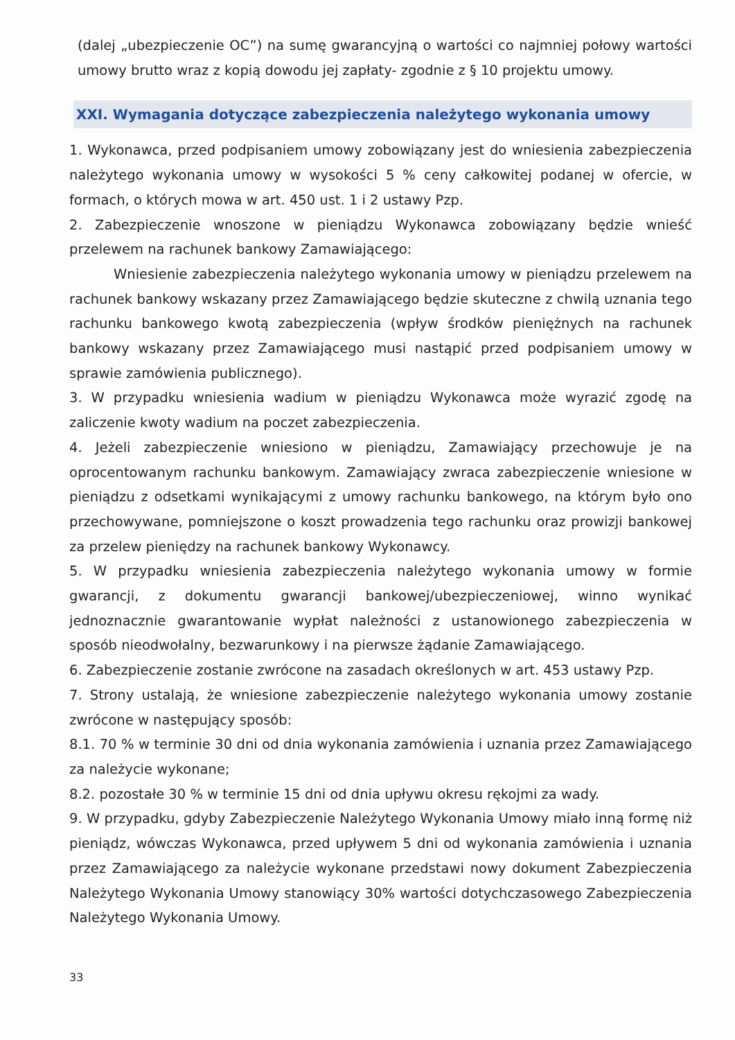(dalej „ubezpieczenie OC”) na sumę gwarancyjną o wartości co najmniej połowy wartości umowy brutto wraz z kopią dowodu jej zapłaty- zgodnie z § 10 projektu umowy.
XXI. Wymagania dotyczące zabezpieczenia należytego wykonania umowy
1. Wykonawca, przed podpisaniem umowy zobowiązany jest do wniesienia zabezpieczenia należytego wykonania umowy w wysokości 5 % ceny całkowitej podanej w ofercie, w formach, o których mowa w art. 450 ust. 1 i 2 ustawy Pzp.
2. Zabezpieczenie wnoszone w pieniądzu Wykonawca zobowiązany będzie wnieść przelewem na rachunek bankowy Zamawiającego:
Wniesienie zabezpieczenia należytego wykonania umowy w pieniądzu przelewem na rachunek bankowy wskazany przez Zamawiającego będzie skuteczne z chwilą uznania tego rachunku bankowego kwotą zabezpieczenia (wpływ środków pieniężnych na rachunek bankowy wskazany przez Zamawiającego musi nastąpić przed podpisaniem umowy w sprawie zamówienia publicznego).
3. W przypadku wniesienia wadium w pieniądzu Wykonawca może wyrazić zgodę na zaliczenie kwoty wadium na poczet zabezpieczenia.
4. Jeżeli zabezpieczenie wniesiono w pieniądzu, Zamawiający przechowuje je na oprocentowanym rachunku bankowym. Zamawiający zwraca zabezpieczenie wniesione w pieniądzu z odsetkami wynikającymi z umowy rachunku bankowego, na którym było ono przechowywane, pomniejszone o koszt prowadzenia tego rachunku oraz prowizji bankowej za przelew pieniędzy na rachunek bankowy Wykonawcy.
5. W przypadku wniesienia zabezpieczenia należytego wykonania umowy w formie gwarancji, z dokumentu gwarancji bankowej/ubezpieczeniowej, winno wynikać jednoznacznie gwarantowanie wypłat należności z ustanowionego zabezpieczenia w sposób nieodwołalny, bezwarunkowy i na pierwsze żądanie Zamawiającego.
6. Zabezpieczenie zostanie zwrócone na zasadach określonych w art. 453 ustawy Pzp.
7. Strony ustalają, że wniesione zabezpieczenie należytego wykonania umowy zostanie zwrócone w następujący sposób:
8.1. 70 % w terminie 30 dni od dnia wykonania zamówienia i uznania przez Zamawiającego za należycie wykonane;
8.2. pozostałe 30 % w terminie 15 dni od dnia upływu okresu rękojmi za wady.
9. W przypadku, gdyby Zabezpieczenie Należytego Wykonania Umowy miało inną formę niż pieniądz, wówczas Wykonawca, przed upływem 5 dni od wykonania zamówienia i uznania przez Zamawiającego za należycie wykonane przedstawi nowy dokument Zabezpieczenia Należytego Wykonania Umowy stanowiący 30% wartości dotychczasowego Zabezpieczenia Należytego Wykonania Umowy.
33